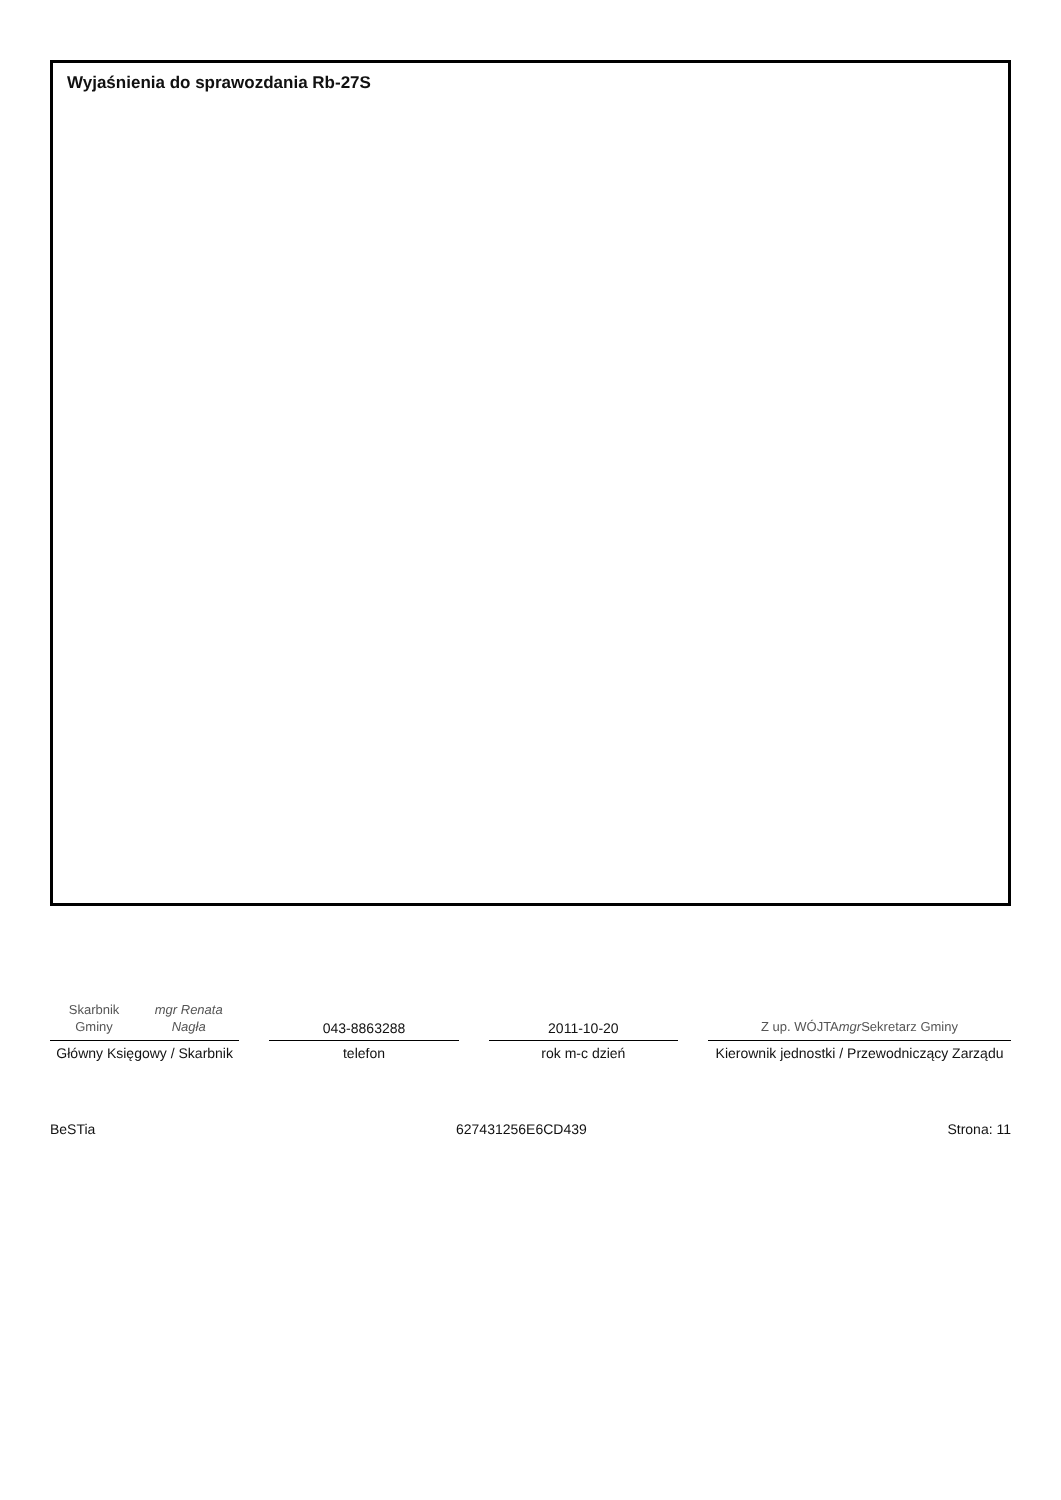Wyjaśnienia do sprawozdania Rb-27S
Skarbnik Gminy
mgr Renata Nagła
Główny Księgowy / Skarbnik
043-8863288
telefon
2011-10-20
rok m-c dzień
Z up. WÓJTA
mgr Sekretarz Gminy
Kierownik jednostki / Przewodniczący Zarządu
BeSTia 627431256E6CD439 Strona: 11